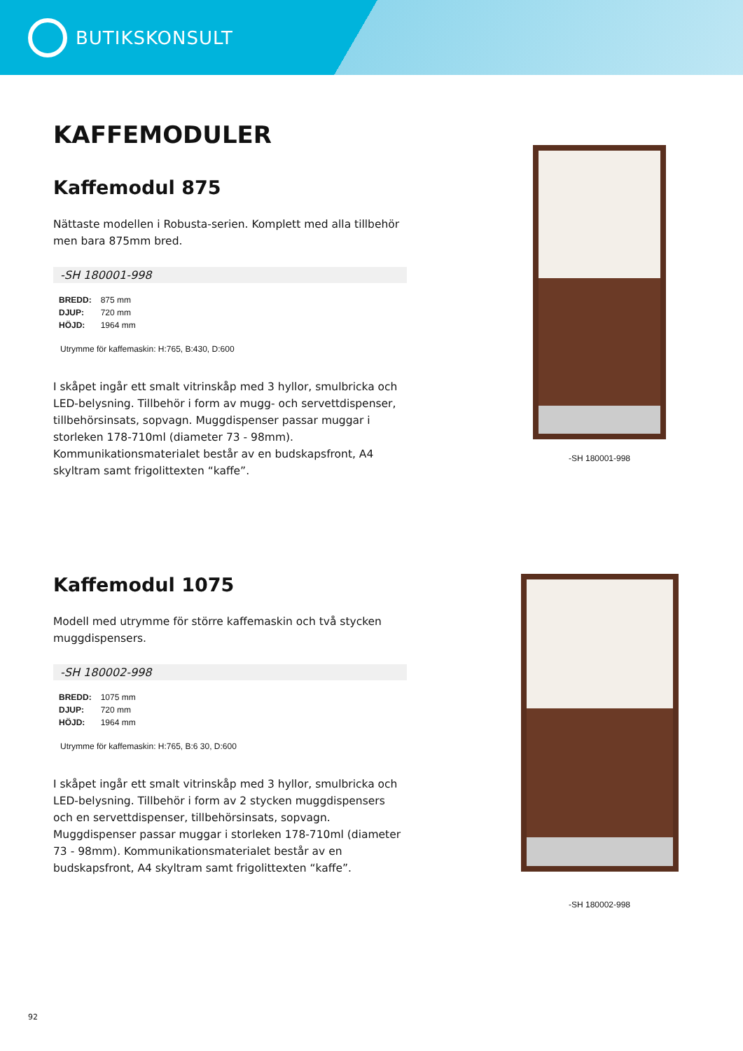BUTIKSKONSULT
KAFFEMODULER
Kaffemodul 875
Nättaste modellen i Robusta-serien. Komplett med alla tillbehör men bara 875mm bred.
-SH 180001-998
| BREDD: | 875 mm |
| DJUP: | 720 mm |
| HÖJD: | 1964 mm |
Utrymme för kaffemaskin: H:765, B:430, D:600
I skåpet ingår ett smalt vitrinskåp med 3 hyllor, smulbricka och LED-belysning. Tillbehör i form av mugg- och servettdispenser, tillbehörsinsats, sopvagn. Muggdispenser passar muggar i storleken 178-710ml (diameter 73 - 98mm). Kommunikationsmaterialet består av en budskapsfront, A4 skyltram samt frigolittexten “kaffe”.
-SH 180001-998
Kaffemodul 1075
Modell med utrymme för större kaffemaskin och två stycken muggdispensers.
-SH 180002-998
| BREDD: | 1075 mm |
| DJUP: | 720 mm |
| HÖJD: | 1964 mm |
Utrymme för kaffemaskin: H:765, B:6 30, D:600
I skåpet ingår ett smalt vitrinskåp med 3 hyllor, smulbricka och LED-belysning. Tillbehör i form av 2 stycken muggdispensers och en servettdispenser, tillbehörsinsats, sopvagn. Muggdispenser passar muggar i storleken 178-710ml (diameter 73 - 98mm). Kommunikationsmaterialet består av en budskapsfront, A4 skyltram samt frigolittexten “kaffe”.
-SH 180002-998
92